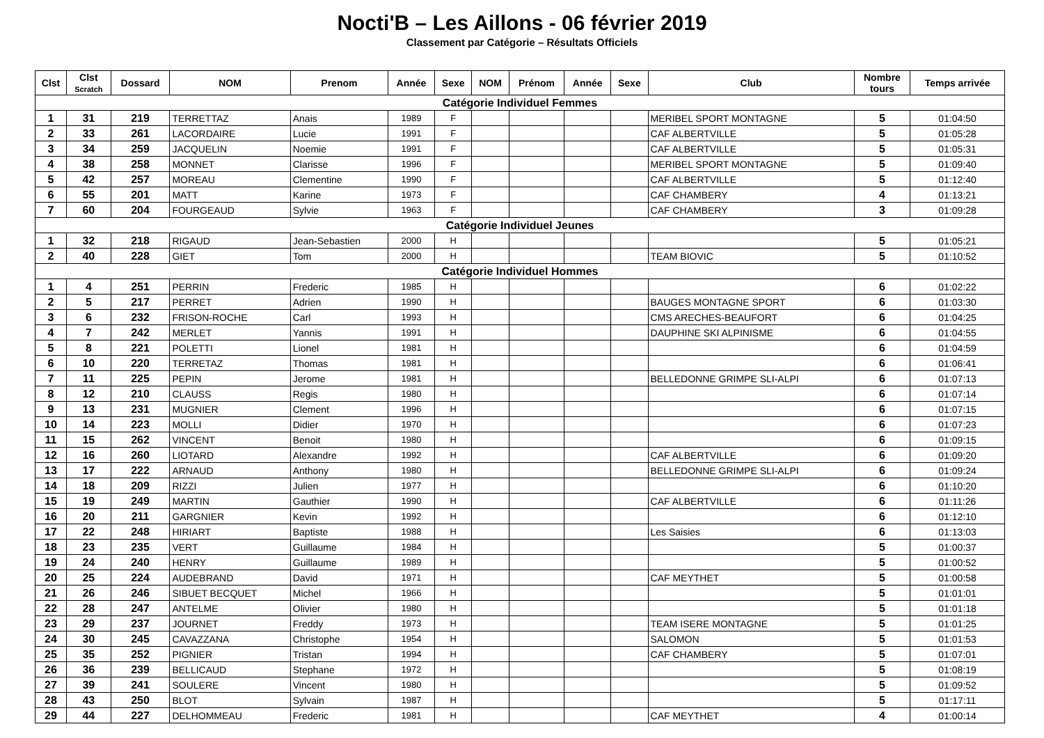Nocti'B – Les Aillons - 06 février 2019
Classement par Catégorie – Résultats Officiels
| Clst | Clst Scratch | Dossard | NOM | Prenom | Année | Sexe | NOM | Prénom | Année | Sexe | Club | Nombre tours | Temps arrivée |
| --- | --- | --- | --- | --- | --- | --- | --- | --- | --- | --- | --- | --- | --- |
| Catégorie Individuel Femmes | | | | | | | | | | | | | |
| 1 | 31 | 219 | TERRETTAZ | Anais | 1989 | F | | | | | MERIBEL SPORT MONTAGNE | 5 | 01:04:50 |
| 2 | 33 | 261 | LACORDAIRE | Lucie | 1991 | F | | | | | CAF ALBERTVILLE | 5 | 01:05:28 |
| 3 | 34 | 259 | JACQUELIN | Noemie | 1991 | F | | | | | CAF ALBERTVILLE | 5 | 01:05:31 |
| 4 | 38 | 258 | MONNET | Clarisse | 1996 | F | | | | | MERIBEL SPORT MONTAGNE | 5 | 01:09:40 |
| 5 | 42 | 257 | MOREAU | Clementine | 1990 | F | | | | | CAF ALBERTVILLE | 5 | 01:12:40 |
| 6 | 55 | 201 | MATT | Karine | 1973 | F | | | | | CAF CHAMBERY | 4 | 01:13:21 |
| 7 | 60 | 204 | FOURGEAUD | Sylvie | 1963 | F | | | | | CAF CHAMBERY | 3 | 01:09:28 |
| Catégorie Individuel Jeunes | | | | | | | | | | | | | |
| 1 | 32 | 218 | RIGAUD | Jean-Sebastien | 2000 | H | | | | | | 5 | 01:05:21 |
| 2 | 40 | 228 | GIET | Tom | 2000 | H | | | | | TEAM BIOVIC | 5 | 01:10:52 |
| Catégorie Individuel Hommes | | | | | | | | | | | | | |
| 1 | 4 | 251 | PERRIN | Frederic | 1985 | H | | | | | | 6 | 01:02:22 |
| 2 | 5 | 217 | PERRET | Adrien | 1990 | H | | | | | BAUGES MONTAGNE SPORT | 6 | 01:03:30 |
| 3 | 6 | 232 | FRISON-ROCHE | Carl | 1993 | H | | | | | CMS ARECHES-BEAUFORT | 6 | 01:04:25 |
| 4 | 7 | 242 | MERLET | Yannis | 1991 | H | | | | | DAUPHINE SKI ALPINISME | 6 | 01:04:55 |
| 5 | 8 | 221 | POLETTI | Lionel | 1981 | H | | | | | | 6 | 01:04:59 |
| 6 | 10 | 220 | TERRETAZ | Thomas | 1981 | H | | | | | | 6 | 01:06:41 |
| 7 | 11 | 225 | PEPIN | Jerome | 1981 | H | | | | | BELLEDONNE GRIMPE SLI-ALPI | 6 | 01:07:13 |
| 8 | 12 | 210 | CLAUSS | Regis | 1980 | H | | | | | | 6 | 01:07:14 |
| 9 | 13 | 231 | MUGNIER | Clement | 1996 | H | | | | | | 6 | 01:07:15 |
| 10 | 14 | 223 | MOLLI | Didier | 1970 | H | | | | | | 6 | 01:07:23 |
| 11 | 15 | 262 | VINCENT | Benoit | 1980 | H | | | | | | 6 | 01:09:15 |
| 12 | 16 | 260 | LIOTARD | Alexandre | 1992 | H | | | | | CAF ALBERTVILLE | 6 | 01:09:20 |
| 13 | 17 | 222 | ARNAUD | Anthony | 1980 | H | | | | | BELLEDONNE GRIMPE SLI-ALPI | 6 | 01:09:24 |
| 14 | 18 | 209 | RIZZI | Julien | 1977 | H | | | | | | 6 | 01:10:20 |
| 15 | 19 | 249 | MARTIN | Gauthier | 1990 | H | | | | | CAF ALBERTVILLE | 6 | 01:11:26 |
| 16 | 20 | 211 | GARGNIER | Kevin | 1992 | H | | | | | | 6 | 01:12:10 |
| 17 | 22 | 248 | HIRIART | Baptiste | 1988 | H | | | | | Les Saisies | 6 | 01:13:03 |
| 18 | 23 | 235 | VERT | Guillaume | 1984 | H | | | | | | 5 | 01:00:37 |
| 19 | 24 | 240 | HENRY | Guillaume | 1989 | H | | | | | | 5 | 01:00:52 |
| 20 | 25 | 224 | AUDEBRAND | David | 1971 | H | | | | | CAF MEYTHET | 5 | 01:00:58 |
| 21 | 26 | 246 | SIBUET BECQUET | Michel | 1966 | H | | | | | | 5 | 01:01:01 |
| 22 | 28 | 247 | ANTELME | Olivier | 1980 | H | | | | | | 5 | 01:01:18 |
| 23 | 29 | 237 | JOURNET | Freddy | 1973 | H | | | | | TEAM ISERE MONTAGNE | 5 | 01:01:25 |
| 24 | 30 | 245 | CAVAZZANA | Christophe | 1954 | H | | | | | SALOMON | 5 | 01:01:53 |
| 25 | 35 | 252 | PIGNIER | Tristan | 1994 | H | | | | | CAF CHAMBERY | 5 | 01:07:01 |
| 26 | 36 | 239 | BELLICAUD | Stephane | 1972 | H | | | | | | 5 | 01:08:19 |
| 27 | 39 | 241 | SOULERE | Vincent | 1980 | H | | | | | | 5 | 01:09:52 |
| 28 | 43 | 250 | BLOT | Sylvain | 1987 | H | | | | | | 5 | 01:17:11 |
| 29 | 44 | 227 | DELHOMMEAU | Frederic | 1981 | H | | | | | CAF MEYTHET | 4 | 01:00:14 |